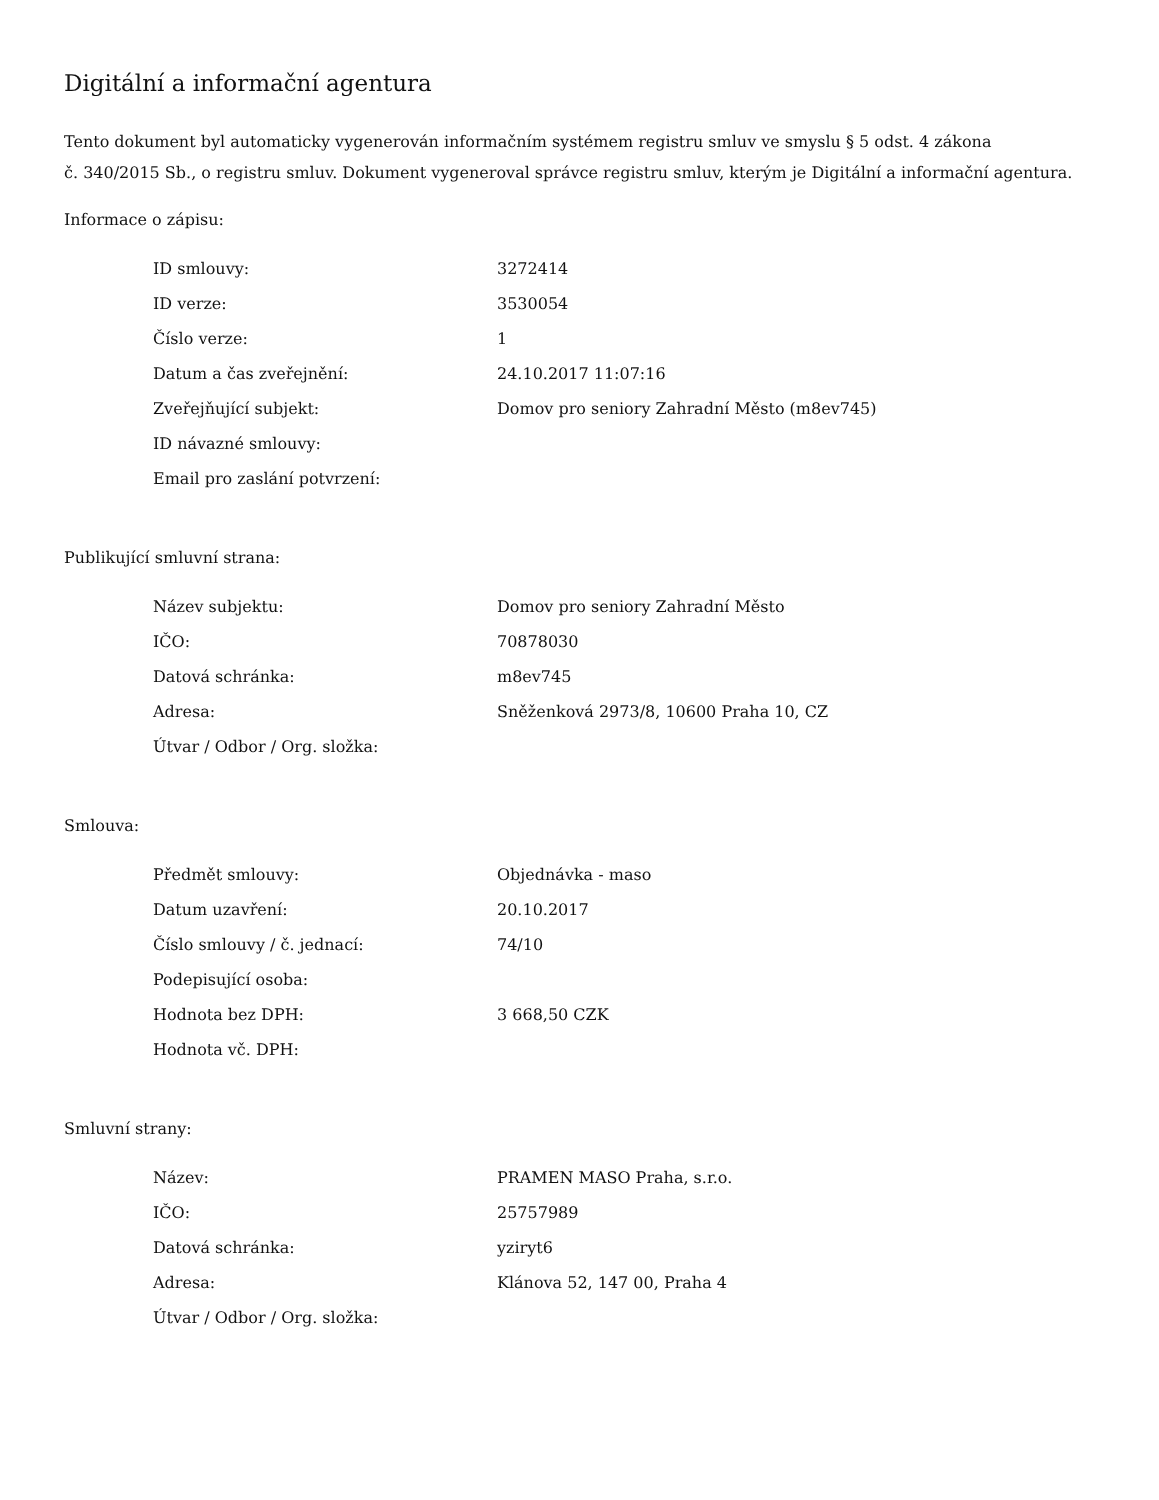Digitální a informační agentura
Tento dokument byl automaticky vygenerován informačním systémem registru smluv ve smyslu § 5 odst. 4 zákona
č. 340/2015 Sb., o registru smluv. Dokument vygeneroval správce registru smluv, kterým je Digitální a informační agentura.
Informace o zápisu:
| ID smlouvy: | 3272414 |
| ID verze: | 3530054 |
| Číslo verze: | 1 |
| Datum a čas zveřejnění: | 24.10.2017 11:07:16 |
| Zveřejňující subjekt: | Domov pro seniory Zahradní Město (m8ev745) |
| ID návazné smlouvy: | |
| Email pro zaslání potvrzení: | |
Publikující smluvní strana:
| Název subjektu: | Domov pro seniory Zahradní Město |
| IČO: | 70878030 |
| Datová schránka: | m8ev745 |
| Adresa: | Sněženková 2973/8, 10600 Praha 10, CZ |
| Útvar / Odbor / Org. složka: | |
Smlouva:
| Předmět smlouvy: | Objednávka - maso |
| Datum uzavření: | 20.10.2017 |
| Číslo smlouvy / č. jednací: | 74/10 |
| Podepisující osoba: | |
| Hodnota bez DPH: | 3 668,50 CZK |
| Hodnota vč. DPH: | |
Smluvní strany:
| Název: | PRAMEN MASO Praha, s.r.o. |
| IČO: | 25757989 |
| Datová schránka: | yziryt6 |
| Adresa: | Klánova 52, 147 00, Praha 4 |
| Útvar / Odbor / Org. složka: | |